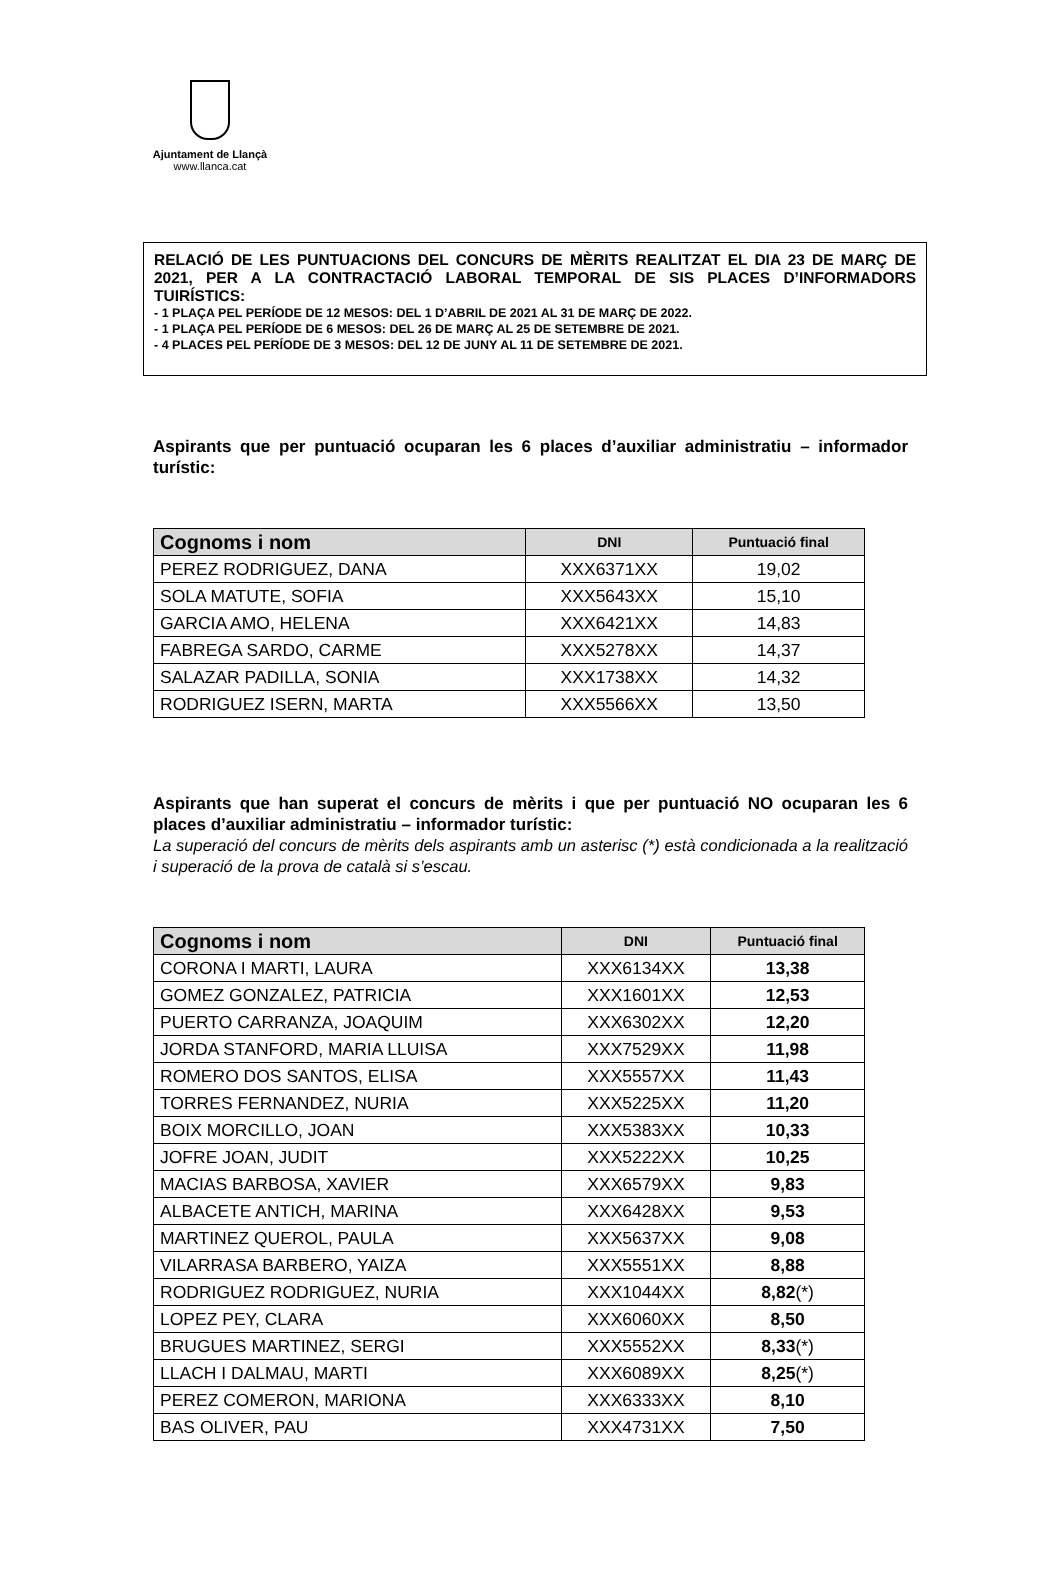Ajuntament de Llançà
www.llanca.cat
RELACIÓ DE LES PUNTUACIONS DEL CONCURS DE MÈRITS REALITZAT EL DIA 23 DE MARÇ DE 2021, PER A LA CONTRACTACIÓ LABORAL TEMPORAL DE SIS PLACES D’INFORMADORS TUIRÍSTICS:
- 1 PLAÇA PEL PERÍODE DE 12 MESOS: DEL 1 D’ABRIL DE 2021 AL 31 DE MARÇ DE 2022.
- 1 PLAÇA PEL PERÍODE DE 6 MESOS: DEL 26 DE MARÇ AL 25 DE SETEMBRE DE 2021.
- 4 PLACES PEL PERÍODE DE 3 MESOS: DEL 12 DE JUNY AL 11 DE SETEMBRE DE 2021.
Aspirants que per puntuació ocuparan les 6 places d’auxiliar administratiu – informador turístic:
| Cognoms i nom | DNI | Puntuació final |
| --- | --- | --- |
| PEREZ RODRIGUEZ, DANA | XXX6371XX | 19,02 |
| SOLA MATUTE, SOFIA | XXX5643XX | 15,10 |
| GARCIA AMO, HELENA | XXX6421XX | 14,83 |
| FABREGA SARDO, CARME | XXX5278XX | 14,37 |
| SALAZAR PADILLA, SONIA | XXX1738XX | 14,32 |
| RODRIGUEZ ISERN, MARTA | XXX5566XX | 13,50 |
Aspirants que han superat el concurs de mèrits i que per puntuació NO ocuparan les 6 places d’auxiliar administratiu – informador turístic:
La superació del concurs de mèrits dels aspirants amb un asterisc (*) està condicionada a la realització i superació de la prova de català si s’escau.
| Cognoms i nom | DNI | Puntuació final |
| --- | --- | --- |
| CORONA I MARTI, LAURA | XXX6134XX | 13,38 |
| GOMEZ GONZALEZ, PATRICIA | XXX1601XX | 12,53 |
| PUERTO CARRANZA, JOAQUIM | XXX6302XX | 12,20 |
| JORDA STANFORD, MARIA LLUISA | XXX7529XX | 11,98 |
| ROMERO DOS SANTOS, ELISA | XXX5557XX | 11,43 |
| TORRES FERNANDEZ, NURIA | XXX5225XX | 11,20 |
| BOIX MORCILLO, JOAN | XXX5383XX | 10,33 |
| JOFRE JOAN, JUDIT | XXX5222XX | 10,25 |
| MACIAS BARBOSA, XAVIER | XXX6579XX | 9,83 |
| ALBACETE ANTICH, MARINA | XXX6428XX | 9,53 |
| MARTINEZ QUEROL, PAULA | XXX5637XX | 9,08 |
| VILARRASA BARBERO, YAIZA | XXX5551XX | 8,88 |
| RODRIGUEZ RODRIGUEZ, NURIA | XXX1044XX | 8,82 (*) |
| LOPEZ PEY, CLARA | XXX6060XX | 8,50 |
| BRUGUES MARTINEZ, SERGI | XXX5552XX | 8,33 (*) |
| LLACH I DALMAU, MARTI | XXX6089XX | 8,25 (*) |
| PEREZ COMERON, MARIONA | XXX6333XX | 8,10 |
| BAS OLIVER, PAU | XXX4731XX | 7,50 |